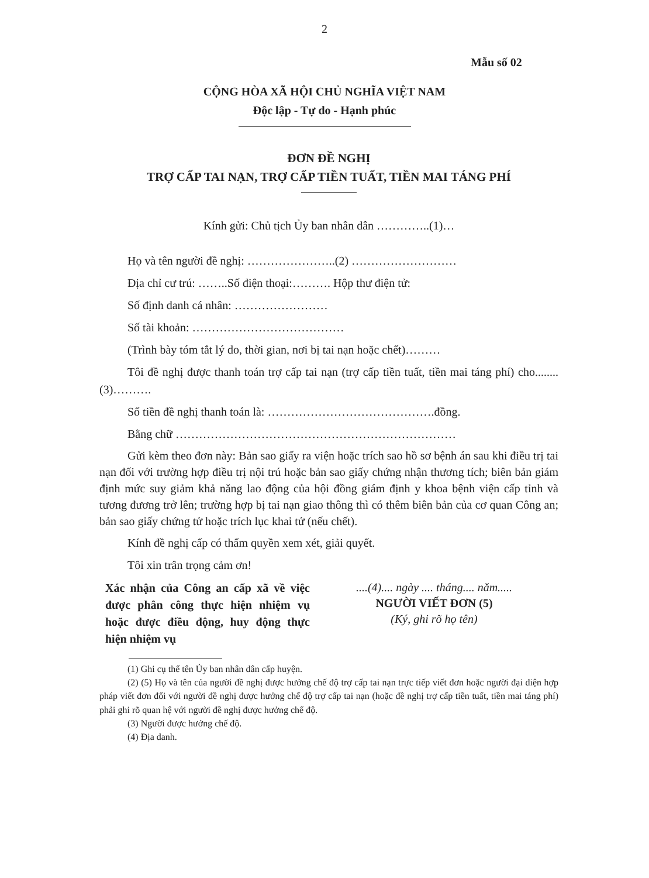2
Mẫu số 02
CỘNG HÒA XÃ HỘI CHỦ NGHĨA VIỆT NAM
Độc lập - Tự do - Hạnh phúc
ĐƠN ĐỀ NGHỊ
TRỢ CẤP TAI NẠN, TRỢ CẤP TIỀN TUẤT, TIỀN MAI TÁNG PHÍ
Kính gửi: Chủ tịch Ủy ban nhân dân …………..(1)…
Họ và tên người đề nghị: …………………..(2) ………………………
Địa chỉ cư trú: ……..Số điện thoại:………. Hộp thư điện tử:
Số định danh cá nhân: ……………………
Số tài khoản: …………………………………
(Trình bày tóm tắt lý do, thời gian, nơi bị tai nạn hoặc chết)………
Tôi đề nghị được thanh toán trợ cấp tai nạn (trợ cấp tiền tuất, tiền mai táng phí) cho........(3)……….
Số tiền đề nghị thanh toán là: …………………………………….đồng.
Bằng chữ ………………………………………………………………
Gửi kèm theo đơn này: Bản sao giấy ra viện hoặc trích sao hồ sơ bệnh án sau khi điều trị tai nạn đối với trường hợp điều trị nội trú hoặc bản sao giấy chứng nhận thương tích; biên bản giám định mức suy giảm khả năng lao động của hội đồng giám định y khoa bệnh viện cấp tỉnh và tương đương trở lên; trường hợp bị tai nạn giao thông thì có thêm biên bản của cơ quan Công an; bản sao giấy chứng tử hoặc trích lục khai tử (nếu chết).
Kính đề nghị cấp có thẩm quyền xem xét, giải quyết.
Tôi xin trân trọng cảm ơn!
Xác nhận của Công an cấp xã về việc được phân công thực hiện nhiệm vụ hoặc được điều động, huy động thực hiện nhiệm vụ
....(4).... ngày .... tháng.... năm.....
NGƯỜI VIẾT ĐƠN (5)
(Ký, ghi rõ họ tên)
(1) Ghi cụ thể tên Ủy ban nhân dân cấp huyện.
(2) (5) Họ và tên của người đề nghị được hưởng chế độ trợ cấp tai nạn trực tiếp viết đơn hoặc người đại diện hợp pháp viết đơn đối với người đề nghị được hưởng chế độ trợ cấp tai nạn (hoặc đề nghị trợ cấp tiền tuất, tiền mai táng phí) phải ghi rõ quan hệ với người đề nghị được hưởng chế độ.
(3) Người được hưởng chế độ.
(4) Địa danh.